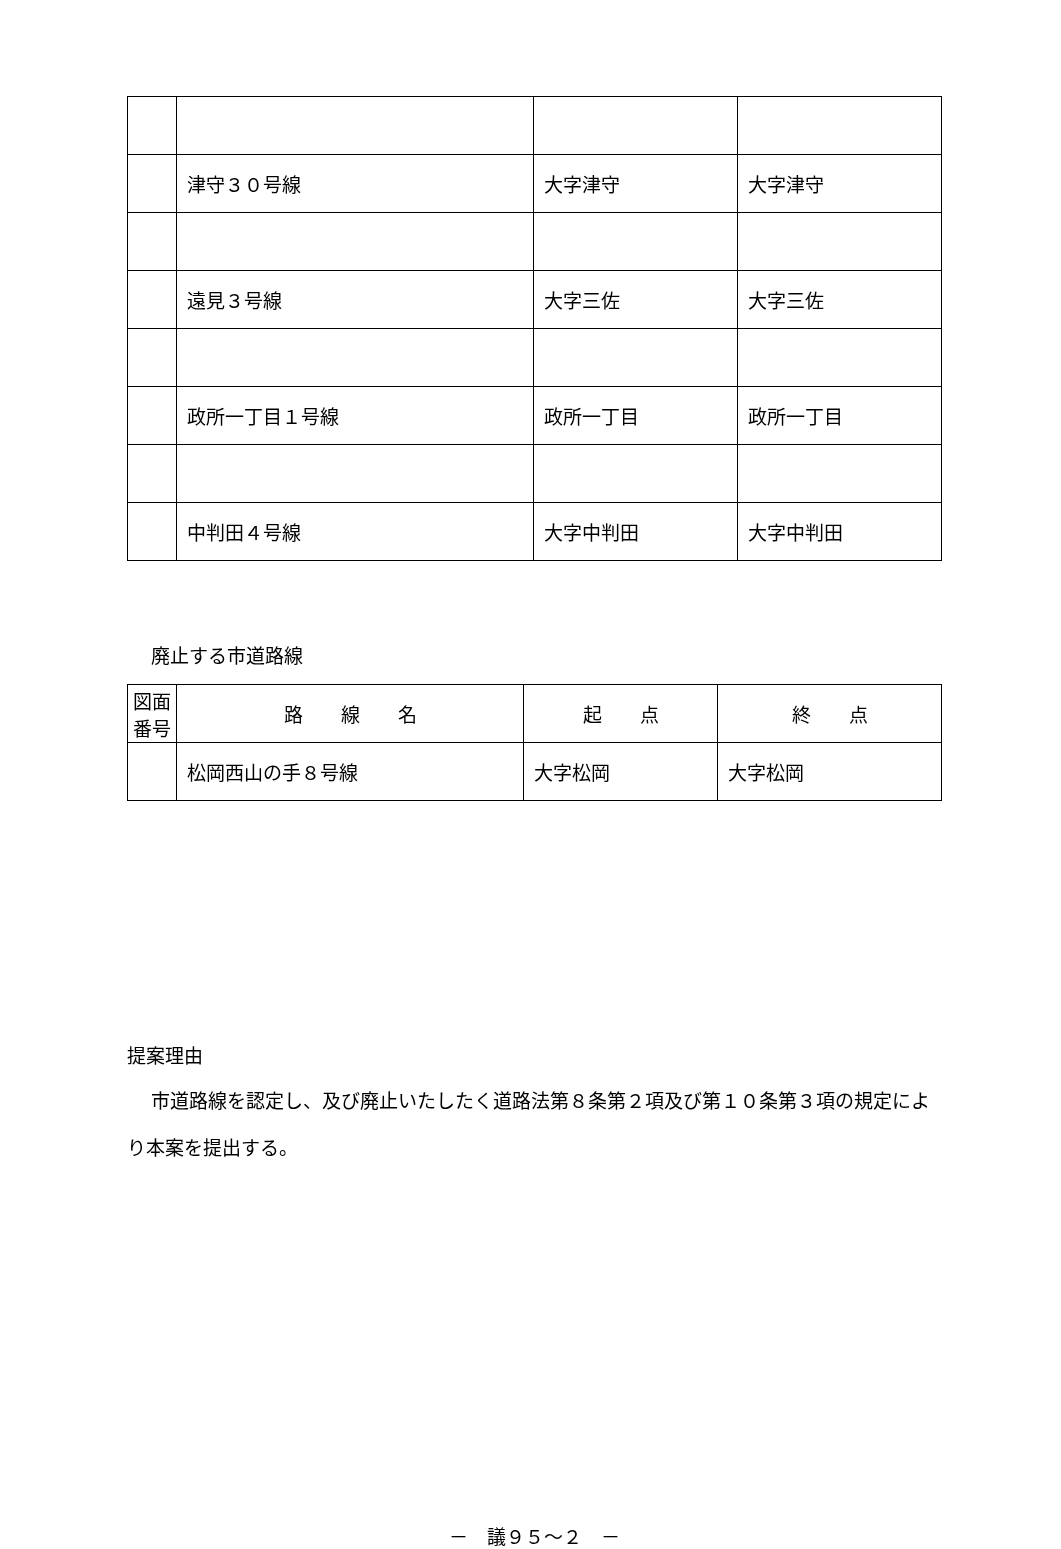| | 津守３０号線 | 大字津守 | 大字津守 |
| | 遠見３号線 | 大字三佐 | 大字三佐 |
| | 政所一丁目１号線 | 政所一丁目 | 政所一丁目 |
| | 中判田４号線 | 大字中判田 | 大字中判田 |
廃止する市道路線
| 図面番号 | 路 線 名 | 起 点 | 終 点 |
| --- | --- | --- | --- |
| | 松岡西山の手８号線 | 大字松岡 | 大字松岡 |
提案理由
市道路線を認定し、及び廃止いたしたく道路法第８条第２項及び第１０条第３項の規定により本案を提出する。
－　議９５～２　－